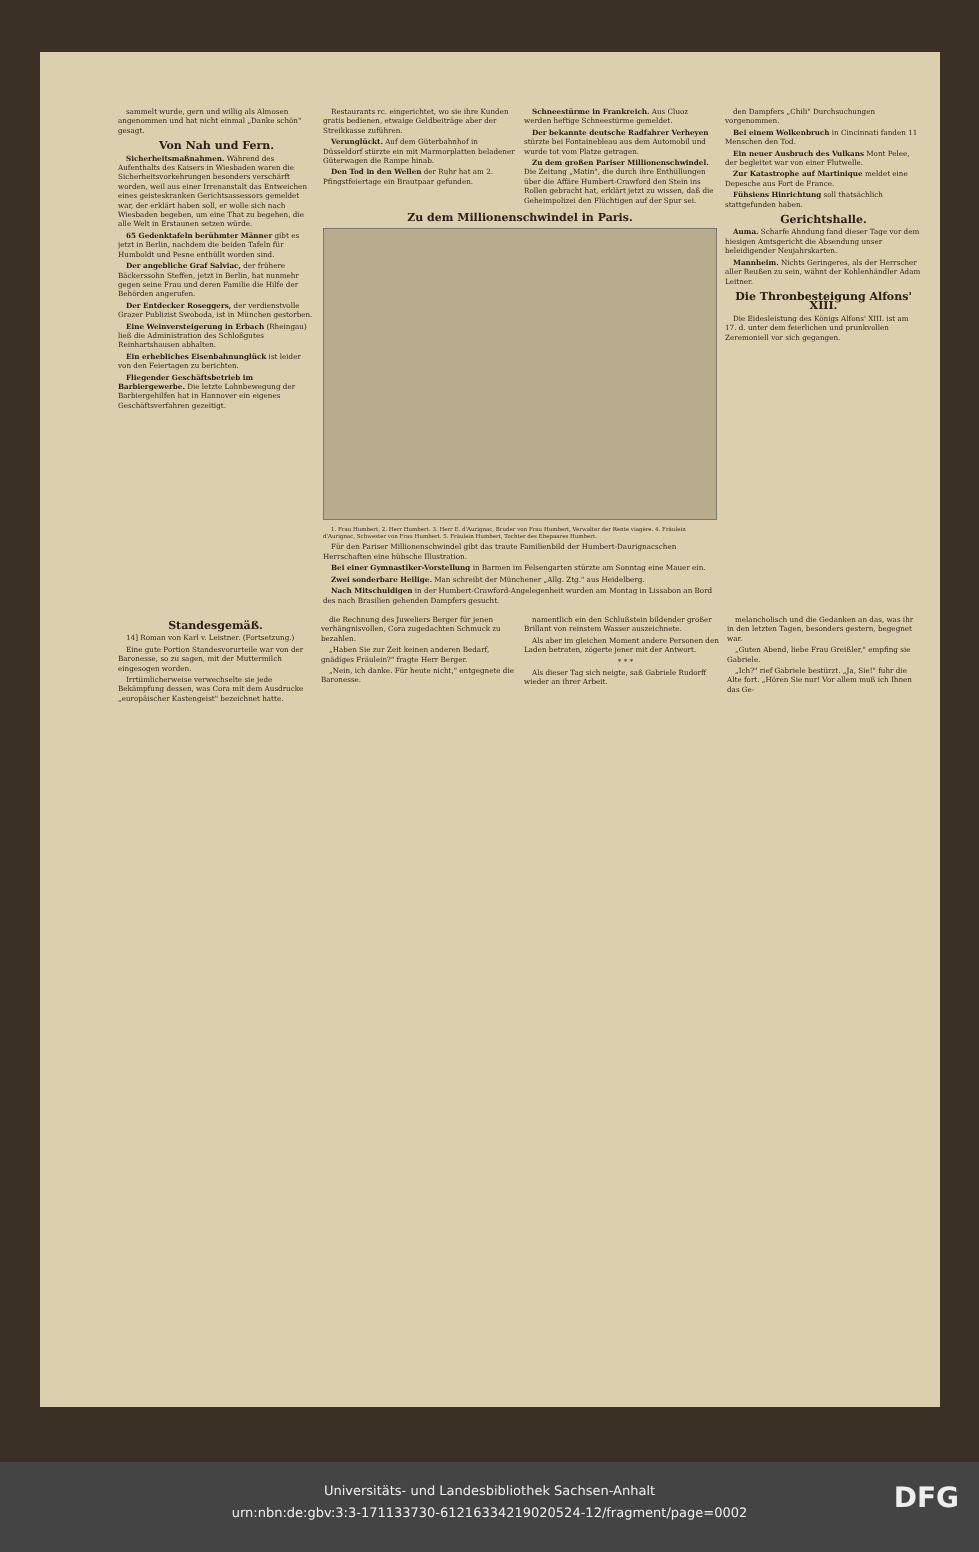sammelt wurde, gern und willig als Almosen angenommen und hat nicht einmal „Danke schön" gesagt.
Von Nah und Fern.
Sicherheitsmaßnahmen. Während des Aufenthalts des Kaisers in Wiesbaden waren die Sicherheitsvorkehrungen besonders verschärft worden, weil aus einer Irrenanstalt das Entweichen eines geisteskranken Gerichtsassessors gemeldet war, der erklärt haben soll, er wolle sich nach Wiesbaden begeben, um eine That zu begehen, die alle Welt in Erstaunen setzen würde.
65 Gedenktafeln berühmter Männer gibt es jetzt in Berlin, nachdem die beiden Tafeln für Humboldt und Pesne enthüllt worden sind.
Der angebliche Graf Salviac, der frühere Bäckerssohn Steffen, jetzt in Berlin, hat nunmehr gegen seine Frau und deren Familie die Hilfe der Behörden angerufen.
Der Entdecker Roseggers, der verdienstvolle Grazer Publizist Swoboda, ist in München gestorben.
Eine Weinversteigerung in Erbach (Rheingau) ließ die Administration des Schloßgutes Reinhartshausen abhalten.
Ein erhebliches Eisenbahnunglück ist leider von den Feiertagen zu berichten.
Fliegender Geschäftsbetrieb im Barbiergewerbe. Die letzte Lohnbewegung der Barbiergehilfen hat in Hannover ein eigenes Geschäftsverfahren gezeitigt.
Restaurants rc. eingerichtet, wo sie ihre Kunden gratis bedienen, etwaige Geldbeiträge aber der Streikkasse zuführen.
Verunglückt. Auf dem Güterbahnhof in Düsseldorf stürzte ein mit Marmorplatten beladener Güterwagen die Rampe hinab.
Den Tod in den Wellen der Ruhr hat am 2. Pfingstfeiertage ein Brautpaar gefunden.
Schneestürme in Frankreich. Aus Cluoz werden heftige Schneestürme gemeldet.
Der bekannte deutsche Radfahrer Verheyen stürzte bei Fontainebleau aus dem Automobil und wurde tot vom Platze getragen.
Zu dem großen Pariser Millionenschwindel. Die Zeitung „Matin", die durch ihre Enthüllungen über die Affäre Humbert-Crawford den Stein ins Rollen gebracht hat, erklärt jetzt zu wissen, daß die Geheimpolizei den Flüchtigen auf der Spur sei.
Zu dem Millionenschwindel in Paris.
1. Frau Humbert. 2. Herr Humbert. 3. Herr E. d'Aurignac, Bruder von Frau Humbert, Verwalter der Rente viagère. 4. Fräulein d'Aurignac, Schwester von Frau Humbert. 5. Fräulein Humbert, Tochter des Ehepaares Humbert.
Für den Pariser Millionenschwindel gibt das traute Familienbild der Humbert-Daurignacschen Herrschaften eine hübsche Illustration.
Bei einer Gymnastiker-Vorstellung in Barmen im Felsengarten stürzte am Sonntag eine Mauer ein.
Zwei sonderbare Heilige. Man schreibt der Münchener „Allg. Ztg." aus Heidelberg.
Nach Mitschuldigen in der Humbert-Crawford-Angelegenheit wurden am Montag in Lissabon an Bord des nach Brasilien gehenden Dampfers gesucht.
den Dampfers „Chili" Durchsuchungen vorgenommen.
Bei einem Wolkenbruch in Cincinnati fanden 11 Menschen den Tod.
Ein neuer Ausbruch des Vulkans Mont Pelee, der begleitet war von einer Flutwelle.
Zur Katastrophe auf Martinique meldet eine Depesche aus Fort de France.
Fühsiens Hinrichtung soll thatsächlich stattgefunden haben.
Gerichtshalle.
Auma. Scharfe Ahndung fand dieser Tage vor dem hiesigen Amtsgericht die Absendung unser beleidigender Neujahrskarten.
Mannheim. Nichts Geringeres, als der Herrscher aller Reußen zu sein, wähnt der Kohlenhändler Adam Leitner.
Die Thronbesteigung Alfons' XIII.
Die Eidesleistung des Königs Alfons' XIII. ist am 17. d. unter dem feierlichen und prunkvollen Zeremoniell vor sich gegangen.
Standesgemäß.
14] Roman von Karl v. Leistner. (Fortsetzung.)
Eine gute Portion Standesvorurteile war von der Baronesse, so zu sagen, mit der Muttermilch eingesogen worden.
Irrtümlicherweise verwechselte sie jede Bekämpfung dessen, was Cora mit dem Ausdrucke „europäischer Kastengeist" bezeichnet hatte.
die Rechnung des Juweliers Berger für jenen verhängnisvollen, Cora zugedachten Schmuck zu bezahlen.
„Haben Sie zur Zeit keinen anderen Bedarf, gnädiges Fräulein?" fragte Herr Berger.
„Nein, ich danke. Für heute nicht," entgegnete die Baronesse.
namentlich ein den Schlußstein bildender großer Brillant von reinstem Wasser auszeichnete.
Als aber im gleichen Moment andere Personen den Laden betraten, zögerte jener mit der Antwort.
* * *
Als dieser Tag sich neigte, saß Gabriele Rudorff wieder an ihrer Arbeit.
melancholisch und die Gedanken an das, was ihr in den letzten Tagen, besonders gestern, begegnet war.
„Guten Abend, liebe Frau Greißler," empfing sie Gabriele.
„Ich?" rief Gabriele bestürzt. „Ja, Sie!" fuhr die Alte fort. „Hören Sie nur! Vor allem muß ich Ihnen das Ge-
Universitäts- und Landesbibliothek Sachsen-Anhalt
urn:nbn:de:gbv:3:3-171133730-612163342190205​24-12/fragment/page=0002
DFG